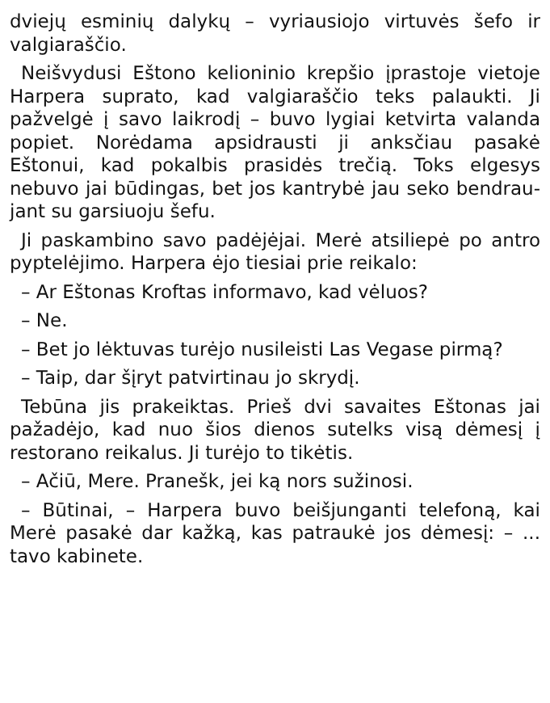dviejų esminių dalykų – vyriausiojo virtuvės šefo ir valgiaraščio.
Neišvydusi Eštono kelioninio krepšio įprasto­je vietoje Harpera suprato, kad valgiaraščio teks palaukti. Ji pažvelgė į savo laikrodį – buvo lygiai ketvirta valanda popiet. Norėdama apsi­drausti ji anksčiau pasakė Eštonui, kad pokal­bis prasidės trečią. Toks elgesys nebuvo jai būdingas, bet jos kantrybė jau seko bendrau­jant su garsiuoju šefu.
Ji paskambino savo padėjėjai. Merė atsiliepė po antro pyptelėjimo. Harpera ėjo tiesiai prie reikalo:
– Ar Eštonas Kroftas informavo, kad vėluos?
– Ne.
– Bet jo lėktuvas turėjo nusileisti Las Vegase pirmą?
– Taip, dar šįryt patvirtinau jo skrydį.
Tebūna jis prakeiktas. Prieš dvi savaites Eš­tonas jai pažadėjo, kad nuo šios dienos sutelks visą dėmesį į restorano reikalus. Ji turėjo to tikėtis.
– Ačiū, Mere. Pranešk, jei ką nors sužinosi.
– Būtinai, – Harpera buvo beišjunganti tele­foną, kai Merė pasakė dar kažką, kas patraukė jos dėmesį: – ... tavo kabinete.